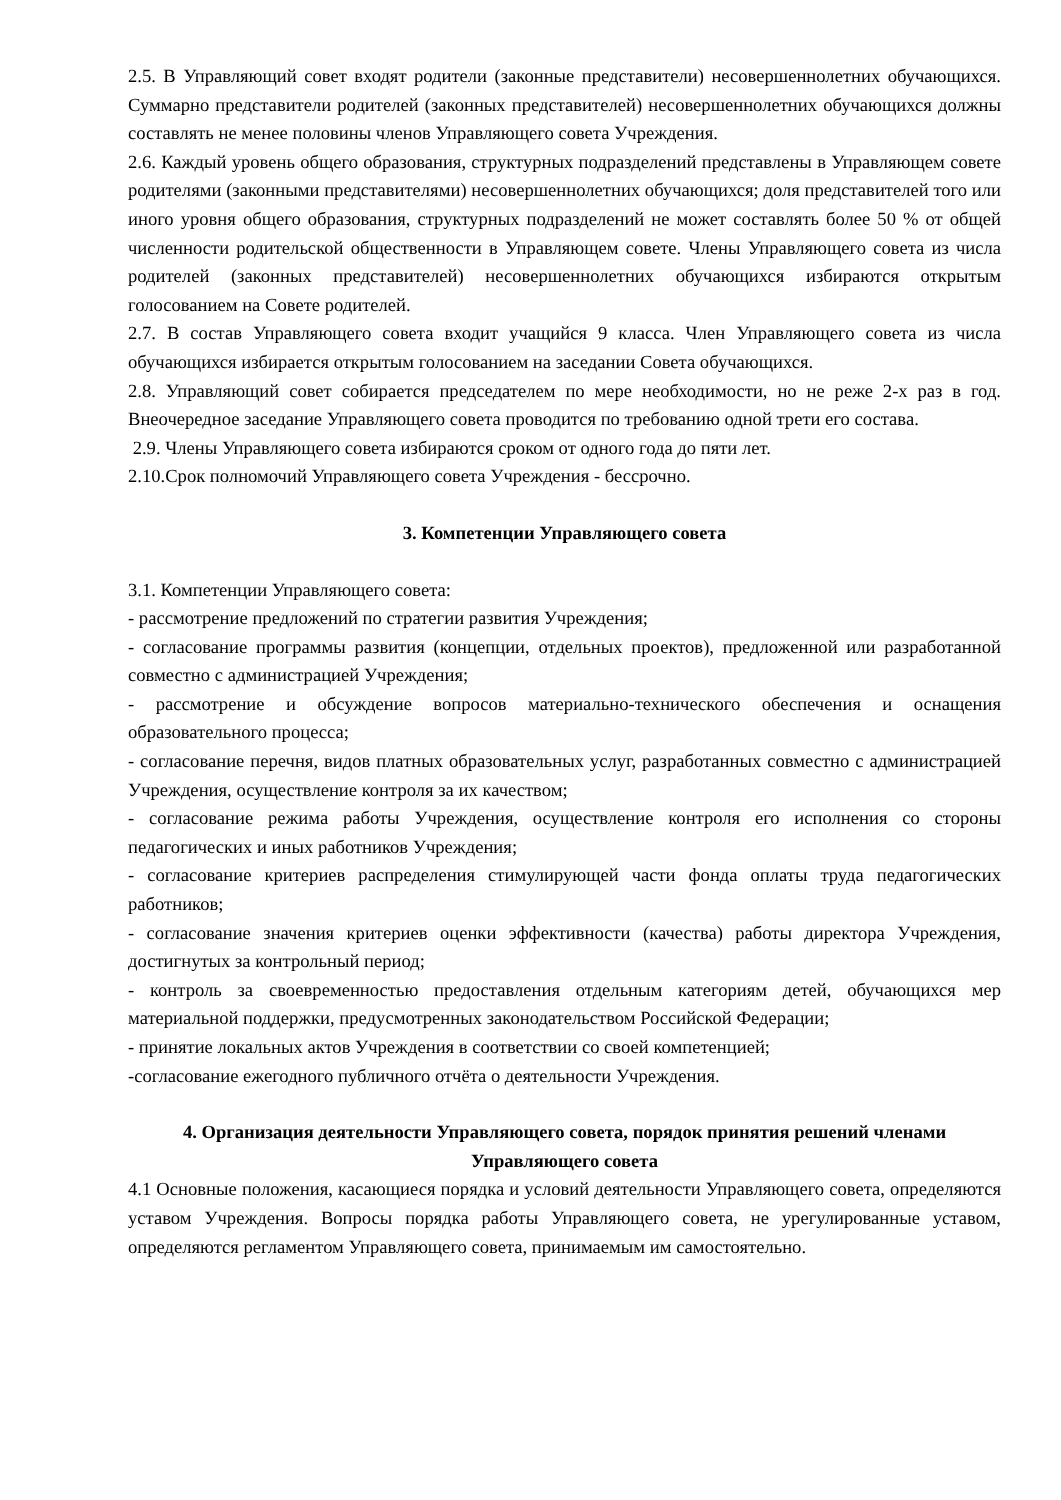2.5. В Управляющий совет входят родители (законные представители) несовершеннолетних обучающихся. Суммарно представители родителей (законных представителей) несовершеннолетних обучающихся должны составлять не менее половины членов Управляющего совета Учреждения.
2.6. Каждый уровень общего образования, структурных подразделений представлены в Управляющем совете родителями (законными представителями) несовершеннолетних обучающихся; доля представителей того или иного уровня общего образования, структурных подразделений не может составлять более 50 % от общей численности родительской общественности в Управляющем совете. Члены Управляющего совета из числа родителей (законных представителей) несовершеннолетних обучающихся избираются открытым голосованием на Совете родителей.
2.7. В состав Управляющего совета входит учащийся 9 класса. Член Управляющего совета из числа обучающихся избирается открытым голосованием на заседании Совета обучающихся.
2.8. Управляющий совет собирается председателем по мере необходимости, но не реже 2-х раз в год. Внеочередное заседание Управляющего совета проводится по требованию одной трети его состава.
2.9. Члены Управляющего совета избираются сроком от одного года до пяти лет.
2.10.Срок полномочий Управляющего совета Учреждения - бессрочно.
3. Компетенции Управляющего совета
3.1. Компетенции Управляющего совета:
- рассмотрение предложений по стратегии развития Учреждения;
- согласование программы развития (концепции, отдельных проектов), предложенной или разработанной совместно с администрацией Учреждения;
- рассмотрение и обсуждение вопросов материально-технического обеспечения и оснащения образовательного процесса;
- согласование перечня, видов платных образовательных услуг, разработанных совместно с администрацией Учреждения, осуществление контроля за их качеством;
- согласование режима работы Учреждения, осуществление контроля его исполнения со стороны педагогических и иных работников Учреждения;
- согласование критериев распределения стимулирующей части фонда оплаты труда педагогических работников;
- согласование значения критериев оценки эффективности (качества) работы директора Учреждения, достигнутых за контрольный период;
- контроль за своевременностью предоставления отдельным категориям детей, обучающихся мер материальной поддержки, предусмотренных законодательством Российской Федерации;
- принятие локальных актов Учреждения в соответствии со своей компетенцией;
-согласование ежегодного публичного отчёта о деятельности Учреждения.
4. Организация деятельности Управляющего совета, порядок принятия решений членами Управляющего совета
4.1 Основные положения, касающиеся порядка и условий деятельности Управляющего совета, определяются уставом Учреждения. Вопросы порядка работы Управляющего совета, не урегулированные уставом, определяются регламентом Управляющего совета, принимаемым им самостоятельно.